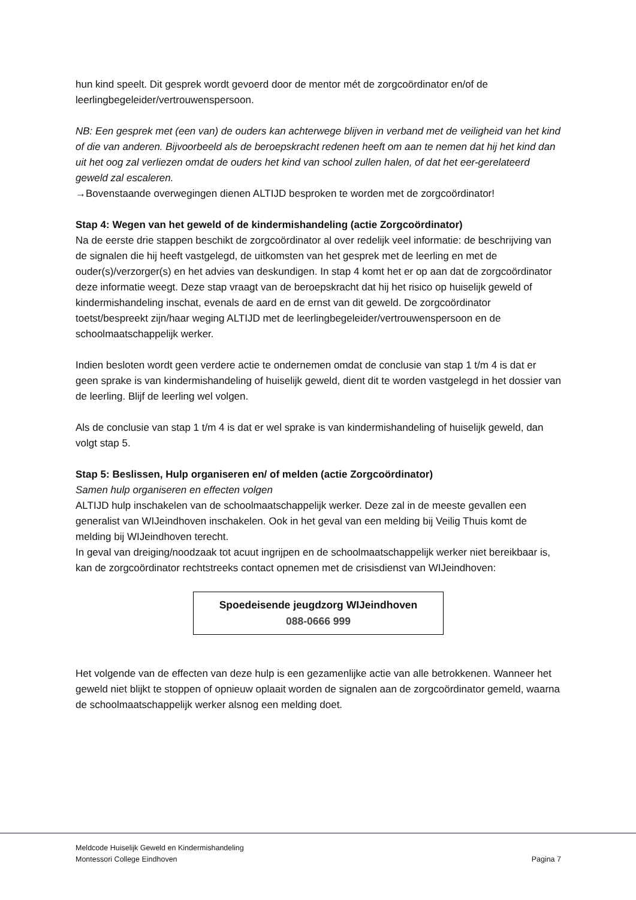hun kind speelt. Dit gesprek wordt gevoerd door de mentor mét de zorgcoördinator en/of de leerlingbegeleider/vertrouwenspersoon.
NB: Een gesprek met (een van) de ouders kan achterwege blijven in verband met de veiligheid van het kind of die van anderen. Bijvoorbeeld als de beroepskracht redenen heeft om aan te nemen dat hij het kind dan uit het oog zal verliezen omdat de ouders het kind van school zullen halen, of dat het eer-gerelateerd geweld zal escaleren.
→Bovenstaande overwegingen dienen ALTIJD besproken te worden met de zorgcoördinator!
Stap 4: Wegen van het geweld of de kindermishandeling (actie Zorgcoördinator)
Na de eerste drie stappen beschikt de zorgcoördinator al over redelijk veel informatie: de beschrijving van de signalen die hij heeft vastgelegd, de uitkomsten van het gesprek met de leerling en met de ouder(s)/verzorger(s) en het advies van deskundigen. In stap 4 komt het er op aan dat de zorgcoördinator deze informatie weegt. Deze stap vraagt van de beroepskracht dat hij het risico op huiselijk geweld of kindermishandeling inschat, evenals de aard en de ernst van dit geweld. De zorgcoördinator toetst/bespreekt zijn/haar weging ALTIJD met de leerlingbegeleider/vertrouwenspersoon en de schoolmaatschappelijk werker.
Indien besloten wordt geen verdere actie te ondernemen omdat de conclusie van stap 1 t/m 4 is dat er geen sprake is van kindermishandeling of huiselijk geweld, dient dit te worden vastgelegd in het dossier van de leerling. Blijf de leerling wel volgen.
Als de conclusie van stap 1 t/m 4 is dat er wel sprake is van kindermishandeling of huiselijk geweld, dan volgt stap 5.
Stap 5: Beslissen, Hulp organiseren en/ of melden (actie Zorgcoördinator)
Samen hulp organiseren en effecten volgen
ALTIJD hulp inschakelen van de schoolmaatschappelijk werker. Deze zal in de meeste gevallen een generalist van WIJeindhoven inschakelen. Ook in het geval van een melding bij Veilig Thuis komt de melding bij WIJeindhoven terecht.
In geval van dreiging/noodzaak tot acuut ingrijpen en de schoolmaatschappelijk werker niet bereikbaar is, kan de zorgcoördinator rechtstreeks contact opnemen met de crisisdienst van WIJeindhoven:
Spoedeisende jeugdzorg WIJeindhoven
088-0666 999
Het volgende van de effecten van deze hulp is een gezamenlijke actie van alle betrokkenen. Wanneer het geweld niet blijkt te stoppen of opnieuw oplaait worden de signalen aan de zorgcoördinator gemeld, waarna de schoolmaatschappelijk werker alsnog een melding doet.
Meldcode Huiselijk Geweld en Kindermishandeling
Montessori College Eindhoven Pagina 7